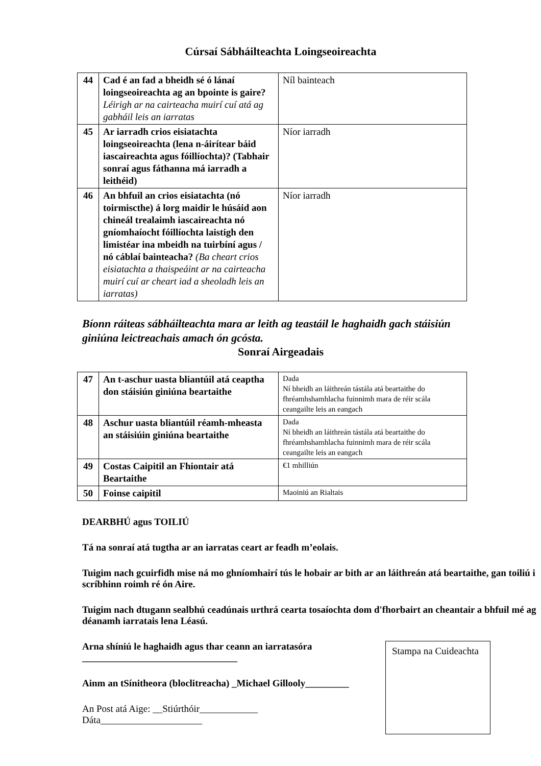Cúrsaí Sábháilteachta Loingseoireachta
| 44 | Cad é an fad a bheidh sé ó lánaí loingseoireachta ag an bpointe is gaire? Léirigh ar na cairteacha muirí cuí atá ag gabháil leis an iarratas | Níl bainteach |
| 45 | Ar iarradh crios eisiatachta loingseoireachta (lena n-áirítear báid iascaireachta agus fóillíochta)? (Tabhair sonraí agus fáthanna má iarradh a leithéid) | Níor iarradh |
| 46 | An bhfuil an crios eisiatachta (nó toirmiscthe) á lorg maidir le húsáid aon chineál trealaimh iascaireachta nó gníomhaíocht fóillíochta laistigh den limistéar ina mbeidh na tuirbíní agus / nó cáblaí bainteacha? (Ba cheart crios eisiatachta a thaispeáint ar na cairteacha muirí cuí ar cheart iad a sheoladh leis an iarratas) | Níor iarradh |
Bíonn ráiteas sábháilteachta mara ar leith ag teastáil le haghaidh gach stáisiún giniúna leictreachais amach ón gcósta.
Sonraí Airgeadais
| 47 | An t-aschur uasta bliantúil atá ceaptha don stáisiún giniúna beartaithe | Dada Ní bheidh an láithreán tástála atá beartaithe do fhréamhshamhlacha fuinnimh mara de réir scála ceangailte leis an eangach |
| 48 | Aschur uasta bliantúil réamh-mheasta an stáisiúin giniúna beartaithe | Dada Ní bheidh an láithreán tástála atá beartaithe do fhréamhshamhlacha fuinnimh mara de réir scála ceangailte leis an eangach |
| 49 | Costas Caipitil an Fhiontair atá Beartaithe | €1 mhilliún |
| 50 | Foinse caipitil | Maoiniú an Rialtais |
DEARBHÚ agus TOILIÚ
Tá na sonraí atá tugtha ar an iarratas ceart ar feadh m’eolais.
Tuigim nach gcuirfidh mise ná mo ghníomhairí tús le hobair ar bith ar an láithreán atá beartaithe, gan toiliú i scríbhinn roimh ré ón Aire.
Tuigim nach dtugann sealbhú ceadúnais urthrá cearta tosaíochta dom d'fhorbairt an cheantair a bhfuil mé ag déanamh iarratais lena Léasú.
Arna shíniú le haghaidh agus thar ceann an iarratasóra
________________________________
Ainm an tSínitheora (bloclitreacha) _Michael Gillooly_________
An Post atá Aige: __Stiúrthóir____________
Dáta_____________________
Stampa na Cuideachta